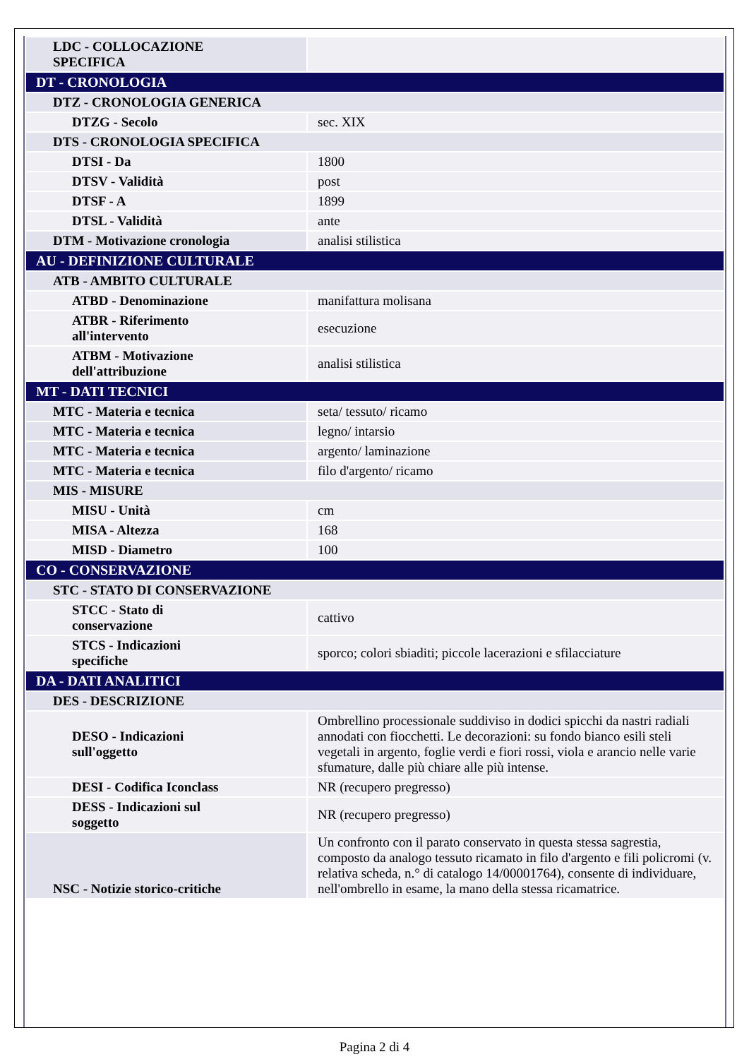| LDC - COLLOCAZIONE SPECIFICA | |
| DT - CRONOLOGIA | |
| DTZ - CRONOLOGIA GENERICA | |
| DTZG - Secolo | sec. XIX |
| DTS - CRONOLOGIA SPECIFICA | |
| DTSI - Da | 1800 |
| DTSV - Validità | post |
| DTSF - A | 1899 |
| DTSL - Validità | ante |
| DTM - Motivazione cronologia | analisi stilistica |
| AU - DEFINIZIONE CULTURALE | |
| ATB - AMBITO CULTURALE | |
| ATBD - Denominazione | manifattura molisana |
| ATBR - Riferimento all'intervento | esecuzione |
| ATBM - Motivazione dell'attribuzione | analisi stilistica |
| MT - DATI TECNICI | |
| MTC - Materia e tecnica | seta/ tessuto/ ricamo |
| MTC - Materia e tecnica | legno/ intarsio |
| MTC - Materia e tecnica | argento/ laminazione |
| MTC - Materia e tecnica | filo d'argento/ ricamo |
| MIS - MISURE | |
| MISU - Unità | cm |
| MISA - Altezza | 168 |
| MISD - Diametro | 100 |
| CO - CONSERVAZIONE | |
| STC - STATO DI CONSERVAZIONE | |
| STCC - Stato di conservazione | cattivo |
| STCS - Indicazioni specifiche | sporco; colori sbiaditi; piccole lacerazioni e sfilacciature |
| DA - DATI ANALITICI | |
| DES - DESCRIZIONE | |
| DESO - Indicazioni sull'oggetto | Ombrellino processionale suddiviso in dodici spicchi da nastri radiali annodati con fiocchetti. Le decorazioni: su fondo bianco esili steli vegetali in argento, foglie verdi e fiori rossi, viola e arancio nelle varie sfumature, dalle più chiare alle più intense. |
| DESI - Codifica Iconclass | NR (recupero pregresso) |
| DESS - Indicazioni sul soggetto | NR (recupero pregresso) |
| NSC - Notizie storico-critiche | Un confronto con il parato conservato in questa stessa sagrestia, composto da analogo tessuto ricamato in filo d'argento e fili policromi (v. relativa scheda, n.° di catalogo 14/00001764), consente di individuare, nell'ombrello in esame, la mano della stessa ricamatrice. |
Pagina 2 di 4